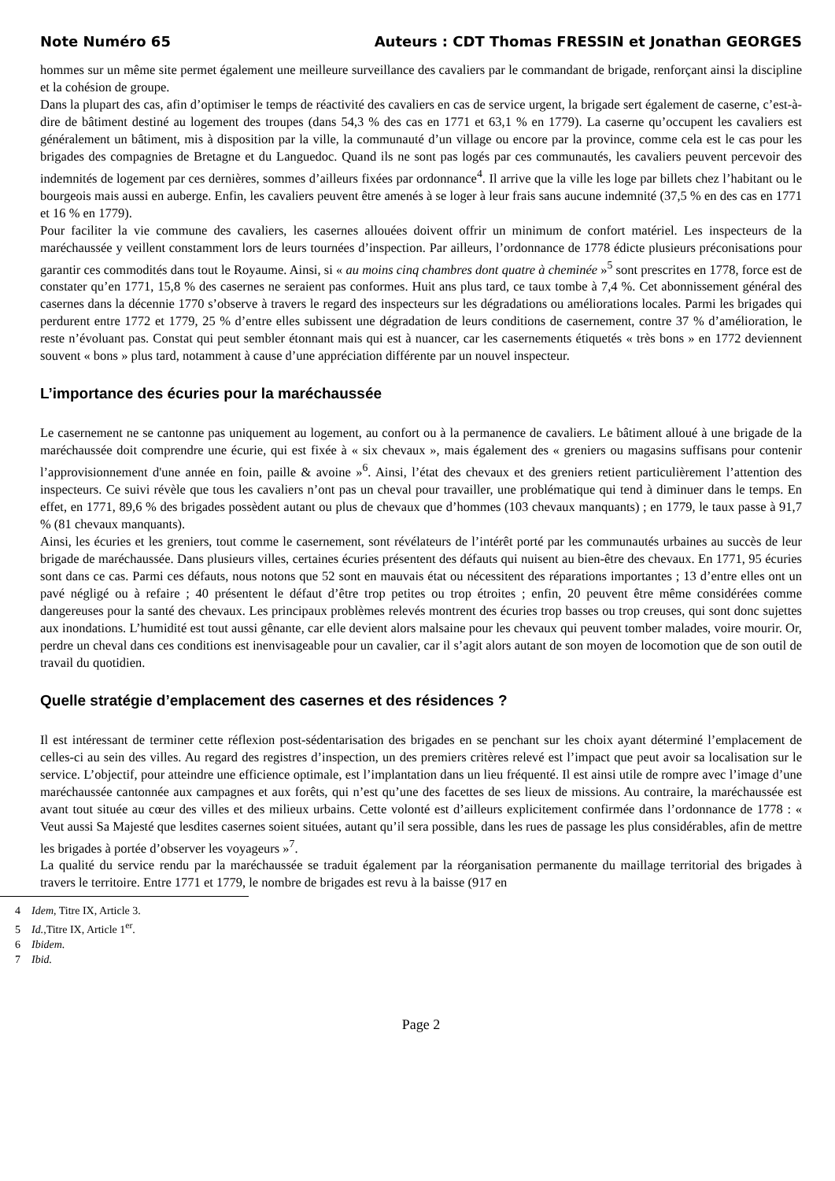Note Numéro 65 Auteurs : CDT Thomas FRESSIN et Jonathan GEORGES
hommes sur un même site permet également une meilleure surveillance des cavaliers par le commandant de brigade, renforçant ainsi la discipline et la cohésion de groupe.
Dans la plupart des cas, afin d’optimiser le temps de réactivité des cavaliers en cas de service urgent, la brigade sert également de caserne, c’est-à-dire de bâtiment destiné au logement des troupes (dans 54,3 % des cas en 1771 et 63,1 % en 1779). La caserne qu’occupent les cavaliers est généralement un bâtiment, mis à disposition par la ville, la communauté d’un village ou encore par la province, comme cela est le cas pour les brigades des compagnies de Bretagne et du Languedoc. Quand ils ne sont pas logés par ces communautés, les cavaliers peuvent percevoir des indemnités de logement par ces dernières, sommes d’ailleurs fixées par ordonnance<sup>4</sup>. Il arrive que la ville les loge par billets chez l’habitant ou le bourgeois mais aussi en auberge. Enfin, les cavaliers peuvent être amenés à se loger à leur frais sans aucune indemnité (37,5 % en des cas en 1771 et 16 % en 1779).
Pour faciliter la vie commune des cavaliers, les casernes allouées doivent offrir un minimum de confort matériel. Les inspecteurs de la maréchaussée y veillent constamment lors de leurs tournées d’inspection. Par ailleurs, l’ordonnance de 1778 édicte plusieurs préconisations pour garantir ces commodités dans tout le Royaume. Ainsi, si « au moins cinq chambres dont quatre à cheminée »<sup>5</sup> sont prescrites en 1778, force est de constater qu’en 1771, 15,8 % des casernes ne seraient pas conformes. Huit ans plus tard, ce taux tombe à 7,4 %. Cet abonnissement général des casernes dans la décennie 1770 s’observe à travers le regard des inspecteurs sur les dégradations ou améliorations locales. Parmi les brigades qui perdurent entre 1772 et 1779, 25 % d’entre elles subissent une dégradation de leurs conditions de casernement, contre 37 % d’amélioration, le reste n’évoluant pas. Constat qui peut sembler étonnant mais qui est à nuancer, car les casernements étiquetés « très bons » en 1772 deviennent souvent « bons » plus tard, notamment à cause d’une appréciation différente par un nouvel inspecteur.
L’importance des écuries pour la maréchaussée
Le casernement ne se cantonne pas uniquement au logement, au confort ou à la permanence de cavaliers. Le bâtiment alloué à une brigade de la maréchaussée doit comprendre une écurie, qui est fixée à « six chevaux », mais également des « greniers ou magasins suffisans pour contenir l’approvisionnement d'une année en foin, paille & avoine »<sup>6</sup>. Ainsi, l’état des chevaux et des greniers retient particulièrement l’attention des inspecteurs. Ce suivi révèle que tous les cavaliers n’ont pas un cheval pour travailler, une problématique qui tend à diminuer dans le temps. En effet, en 1771, 89,6 % des brigades possèdent autant ou plus de chevaux que d’hommes (103 chevaux manquants) ; en 1779, le taux passe à 91,7 % (81 chevaux manquants).
Ainsi, les écuries et les greniers, tout comme le casernement, sont révélateurs de l’intérêt porté par les communautés urbaines au succès de leur brigade de maréchaussée. Dans plusieurs villes, certaines écuries présentent des défauts qui nuisent au bien-être des chevaux. En 1771, 95 écuries sont dans ce cas. Parmi ces défauts, nous notons que 52 sont en mauvais état ou nécessitent des réparations importantes ; 13 d’entre elles ont un pavé négligé ou à refaire ; 40 présentent le défaut d’être trop petites ou trop étroites ; enfin, 20 peuvent être même considérées comme dangereuses pour la santé des chevaux. Les principaux problèmes relevés montrent des écuries trop basses ou trop creuses, qui sont donc sujettes aux inondations. L’humidité est tout aussi gênante, car elle devient alors malsaine pour les chevaux qui peuvent tomber malades, voire mourir. Or, perdre un cheval dans ces conditions est inenvisageable pour un cavalier, car il s’agit alors autant de son moyen de locomotion que de son outil de travail du quotidien.
Quelle stratégie d’emplacement des casernes et des résidences ?
Il est intéressant de terminer cette réflexion post-sédentarisation des brigades en se penchant sur les choix ayant déterminé l’emplacement de celles-ci au sein des villes. Au regard des registres d’inspection, un des premiers critères relevé est l’impact que peut avoir sa localisation sur le service. L’objectif, pour atteindre une efficience optimale, est l’implantation dans un lieu fréquenté. Il est ainsi utile de rompre avec l’image d’une maréchaussée cantonnée aux campagnes et aux forêts, qui n’est qu’une des facettes de ses lieux de missions. Au contraire, la maréchaussée est avant tout située au cœur des villes et des milieux urbains. Cette volonté est d’ailleurs explicitement confirmée dans l’ordonnance de 1778 : « Veut aussi Sa Majesté que lesdites casernes soient situées, autant qu’il sera possible, dans les rues de passage les plus considérables, afin de mettre les brigades à portée d’observer les voyageurs »<sup>7</sup>.
La qualité du service rendu par la maréchaussée se traduit également par la réorganisation permanente du maillage territorial des brigades à travers le territoire. Entre 1771 et 1779, le nombre de brigades est revu à la baisse (917 en
4 Idem, Titre IX, Article 3.
5 Id., Titre IX, Article 1<sup>er</sup>.
6 Ibidem.
7 Ibid.
Page 2